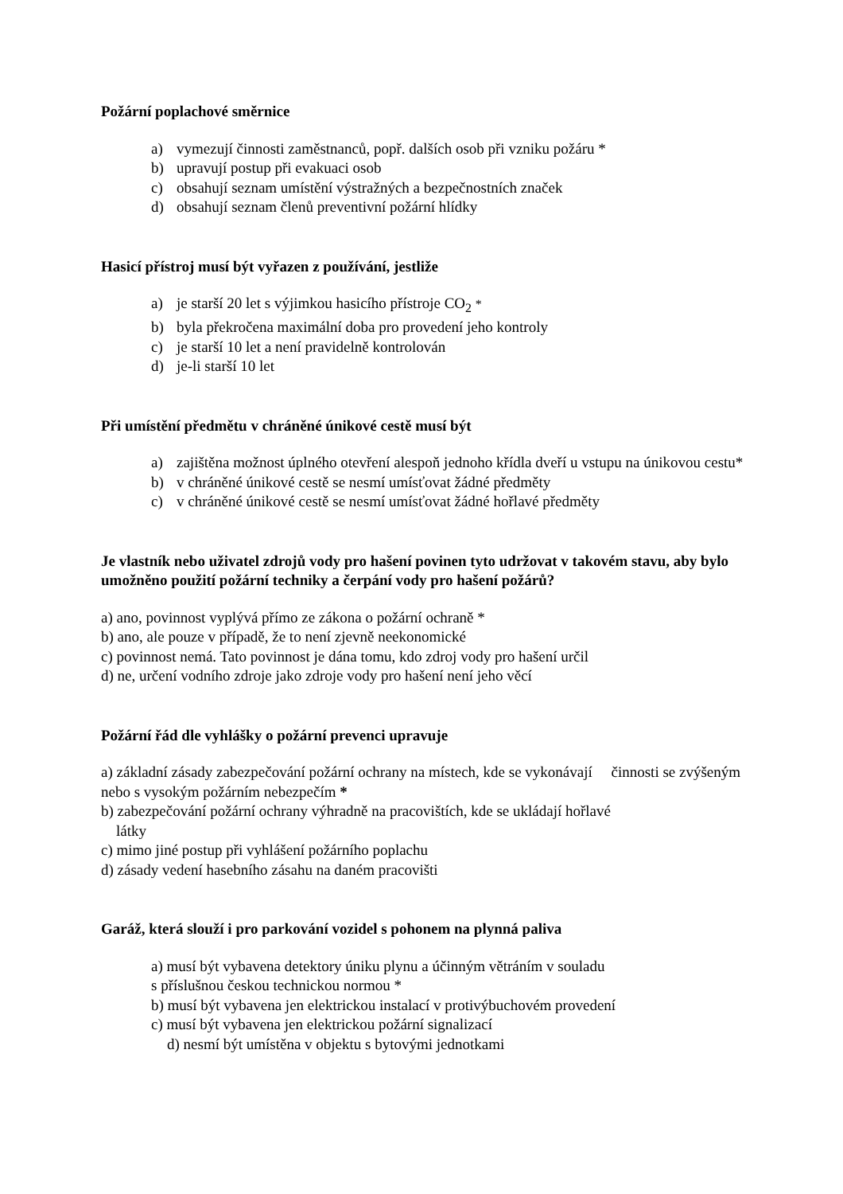Požární poplachové směrnice
a) vymezují činnosti zaměstnanců, popř. dalších osob při vzniku požáru *
b) upravují postup při evakuaci osob
c) obsahují seznam umístění výstražných a bezpečnostních značek
d) obsahují seznam členů preventivní požární hlídky
Hasicí přístroj musí být vyřazen z používání, jestliže
a) je starší 20 let s výjimkou hasicího přístroje CO<sub>2</sub> *
b) byla překročena maximální doba pro provedení jeho kontroly
c) je starší 10 let a není pravidelně kontrolován
d) je-li starší 10 let
Při umístění předmětu v chráněné únikové cestě musí být
a) zajištěna možnost úplného otevření alespoň jednoho křídla dveří u vstupu na únikovou cestu*
b) v chráněné únikové cestě se nesmí umísťovat žádné předměty
c) v chráněné únikové cestě se nesmí umísťovat žádné hořlavé předměty
Je vlastník nebo uživatel zdrojů vody pro hašení povinen tyto udržovat v takovém stavu, aby bylo umožněno použití požární techniky a čerpání vody pro hašení požárů?
a) ano, povinnost vyplývá přímo ze zákona o požární ochraně *
b) ano, ale pouze v případě, že to není zjevně neekonomické
c) povinnost nemá. Tato povinnost je dána tomu, kdo zdroj vody pro hašení určil
d) ne, určení vodního zdroje jako zdroje vody pro hašení není jeho věcí
Požární řád dle vyhlášky o požární prevenci upravuje
a) základní zásady zabezpečování požární ochrany na místech, kde se vykonávají činnosti se zvýšeným nebo s vysokým požárním nebezpečím *
b) zabezpečování požární ochrany výhradně na pracovištích, kde se ukládají hořlavé
látky
c) mimo jiné postup při vyhlášení požárního poplachu
d) zásady vedení hasebního zásahu na daném pracovišti
Garáž, která slouží i pro parkování vozidel s pohonem na plynná paliva
a) musí být vybavena detektory úniku plynu a účinným větráním v souladu
s příslušnou českou technickou normou *
b) musí být vybavena jen elektrickou instalací v protivýbuchovém provedení
c) musí být vybavena jen elektrickou požární signalizací
d) nesmí být umístěna v objektu s bytovými jednotkami